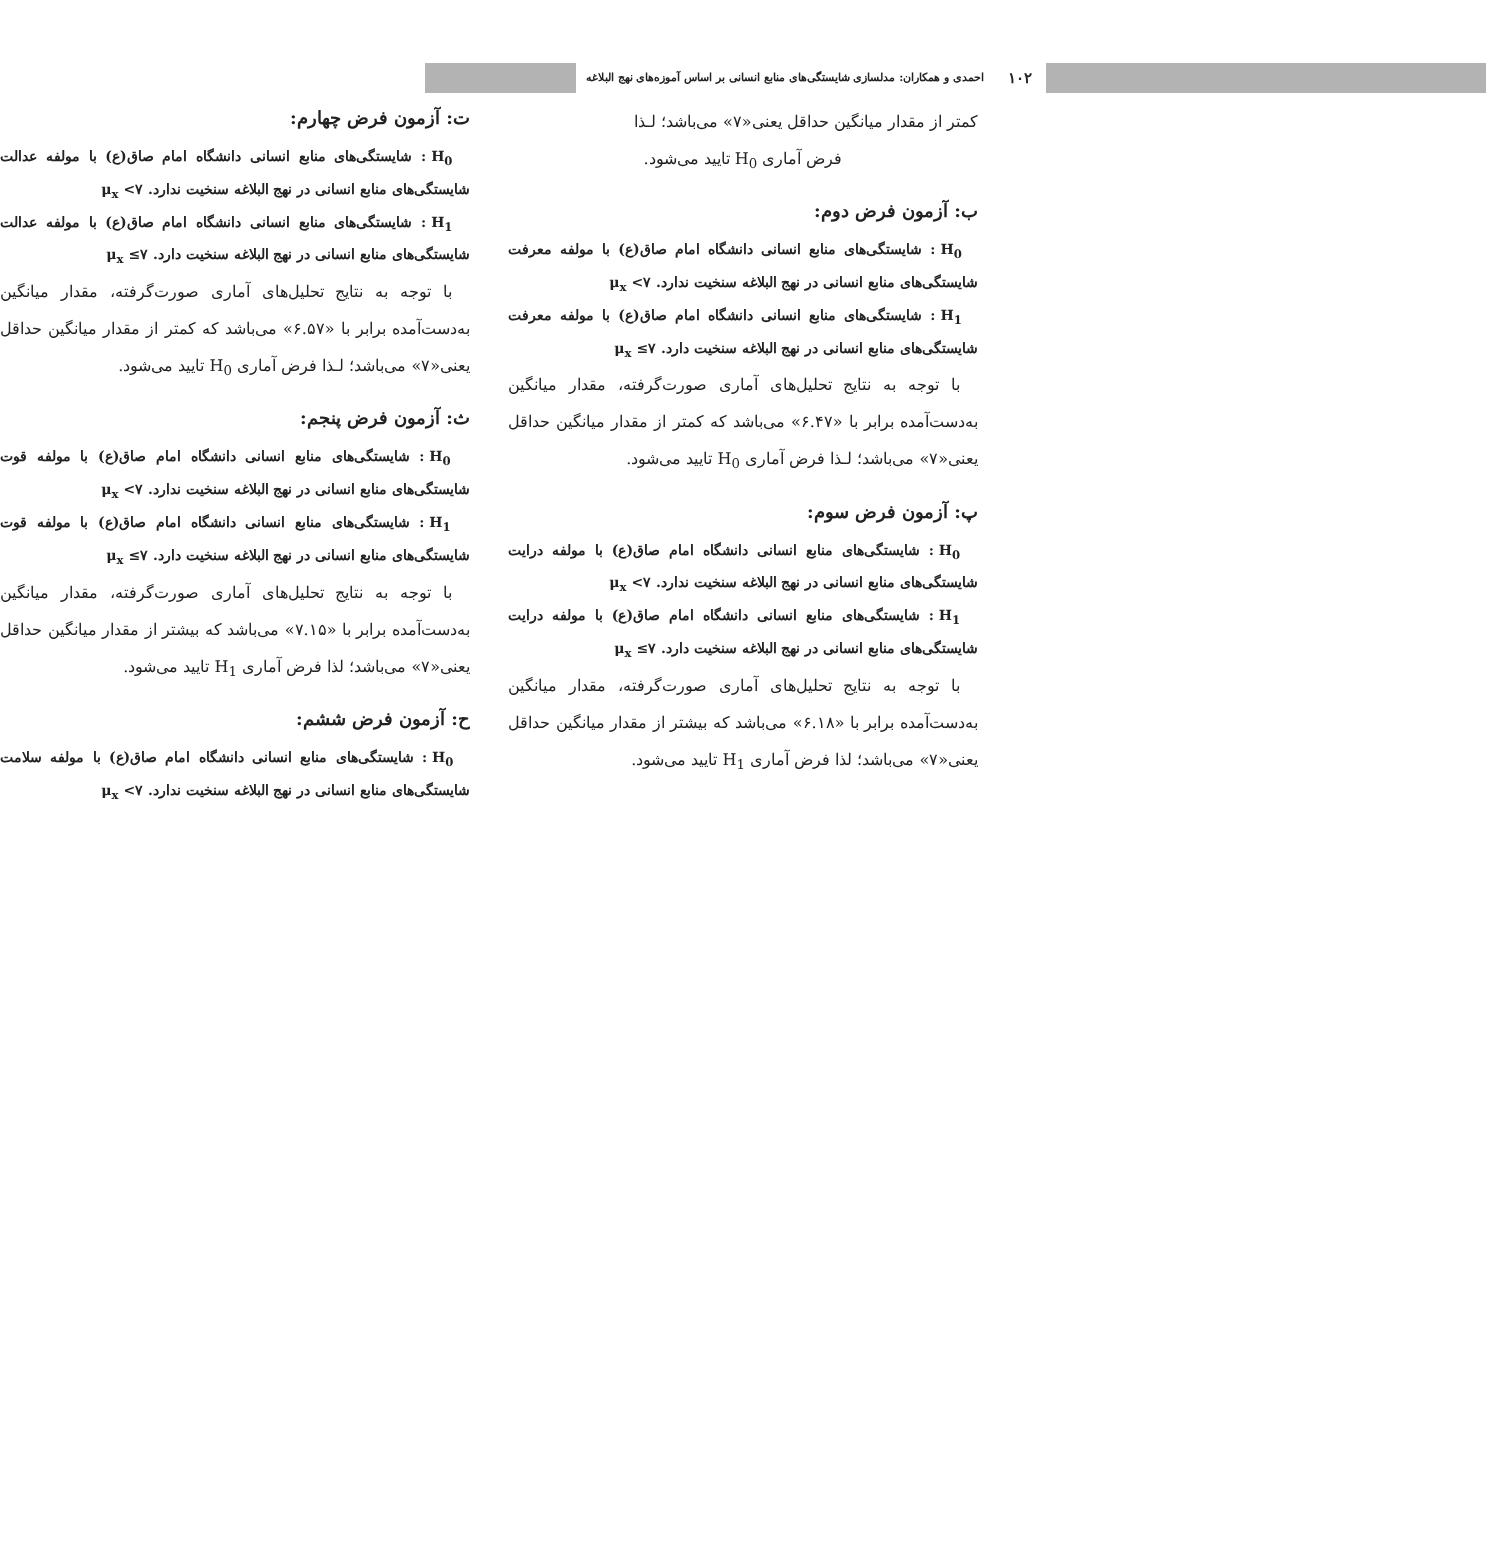۱۰۲ احمدی و همکاران: مدلسازی شایستگی‌های منابع انسانی بر اساس آموزه‌های نهج البلاغه
کمتر از مقدار میانگین حداقل یعنی«۷» می‌باشد؛ لـذا
فرض آماری H<sub>0</sub> تایید می‌شود.
ب: آزمون فرض دوم:
H<sub>0</sub> : شایستگی‌های منابع انسانی دانشگاه امام صاق(ع) با مولفه معرفت شایستگی‌های منابع انسانی در نهج البلاغه سنخیت ندارد. ۷> μ<sub>x</sub>
H<sub>1</sub> : شایستگی‌های منابع انسانی دانشگاه امام صاق(ع) با مولفه معرفت شایستگی‌های منابع انسانی در نهج البلاغه سنخیت دارد. ۷≥ μ<sub>x</sub>
با توجه به نتایج تحلیل‌های آماری صورت‌گرفته، مقدار میانگین به‌دست‌آمده برابر با «۶.۴۷» می‌باشد که کمتر از مقدار میانگین حداقل یعنی«۷» می‌باشد؛ لـذا فرض آماری H<sub>0</sub> تایید می‌شود.
پ: آزمون فرض سوم:
H<sub>0</sub> : شایستگی‌های منابع انسانی دانشگاه امام صاق(ع) با مولفه درایت شایستگی‌های منابع انسانی در نهج البلاغه سنخیت ندارد. ۷> μ<sub>x</sub>
H<sub>1</sub> : شایستگی‌های منابع انسانی دانشگاه امام صاق(ع) با مولفه درایت شایستگی‌های منابع انسانی در نهج البلاغه سنخیت دارد. ۷≥ μ<sub>x</sub>
با توجه به نتایج تحلیل‌های آماری صورت‌گرفته، مقدار میانگین به‌دست‌آمده برابر با «۶.۱۸» می‌باشد که بیشتر از مقدار میانگین حداقل یعنی«۷» می‌باشد؛ لذا فرض آماری H<sub>1</sub> تایید می‌شود.
ت: آزمون فرض چهارم:
H<sub>0</sub> : شایستگی‌های منابع انسانی دانشگاه امام صاق(ع) با مولفه عدالت شایستگی‌های منابع انسانی در نهج البلاغه سنخیت ندارد. ۷> μ<sub>x</sub>
H<sub>1</sub> : شایستگی‌های منابع انسانی دانشگاه امام صاق(ع) با مولفه عدالت شایستگی‌های منابع انسانی در نهج البلاغه سنخیت دارد. ۷≥ μ<sub>x</sub>
با توجه به نتایج تحلیل‌های آماری صورت‌گرفته، مقدار میانگین به‌دست‌آمده برابر با «۶.۵۷» می‌باشد که کمتر از مقدار میانگین حداقل یعنی«۷» می‌باشد؛ لـذا فرض آماری H<sub>0</sub> تایید می‌شود.
ث: آزمون فرض پنجم:
H<sub>0</sub> : شایستگی‌های منابع انسانی دانشگاه امام صاق(ع) با مولفه قوت شایستگی‌های منابع انسانی در نهج البلاغه سنخیت ندارد. ۷> μ<sub>x</sub>
H<sub>1</sub> : شایستگی‌های منابع انسانی دانشگاه امام صاق(ع) با مولفه قوت شایستگی‌های منابع انسانی در نهج البلاغه سنخیت دارد. ۷≥ μ<sub>x</sub>
با توجه به نتایج تحلیل‌های آماری صورت‌گرفته، مقدار میانگین به‌دست‌آمده برابر با «۷.۱۵» می‌باشد که بیشتر از مقدار میانگین حداقل یعنی«۷» می‌باشد؛ لذا فرض آماری H<sub>1</sub> تایید می‌شود.
ح: آزمون فرض ششم:
H<sub>0</sub> : شایستگی‌های منابع انسانی دانشگاه امام صاق(ع) با مولفه سلامت شایستگی‌های منابع انسانی در نهج البلاغه سنخیت ندارد. ۷> μ<sub>x</sub>